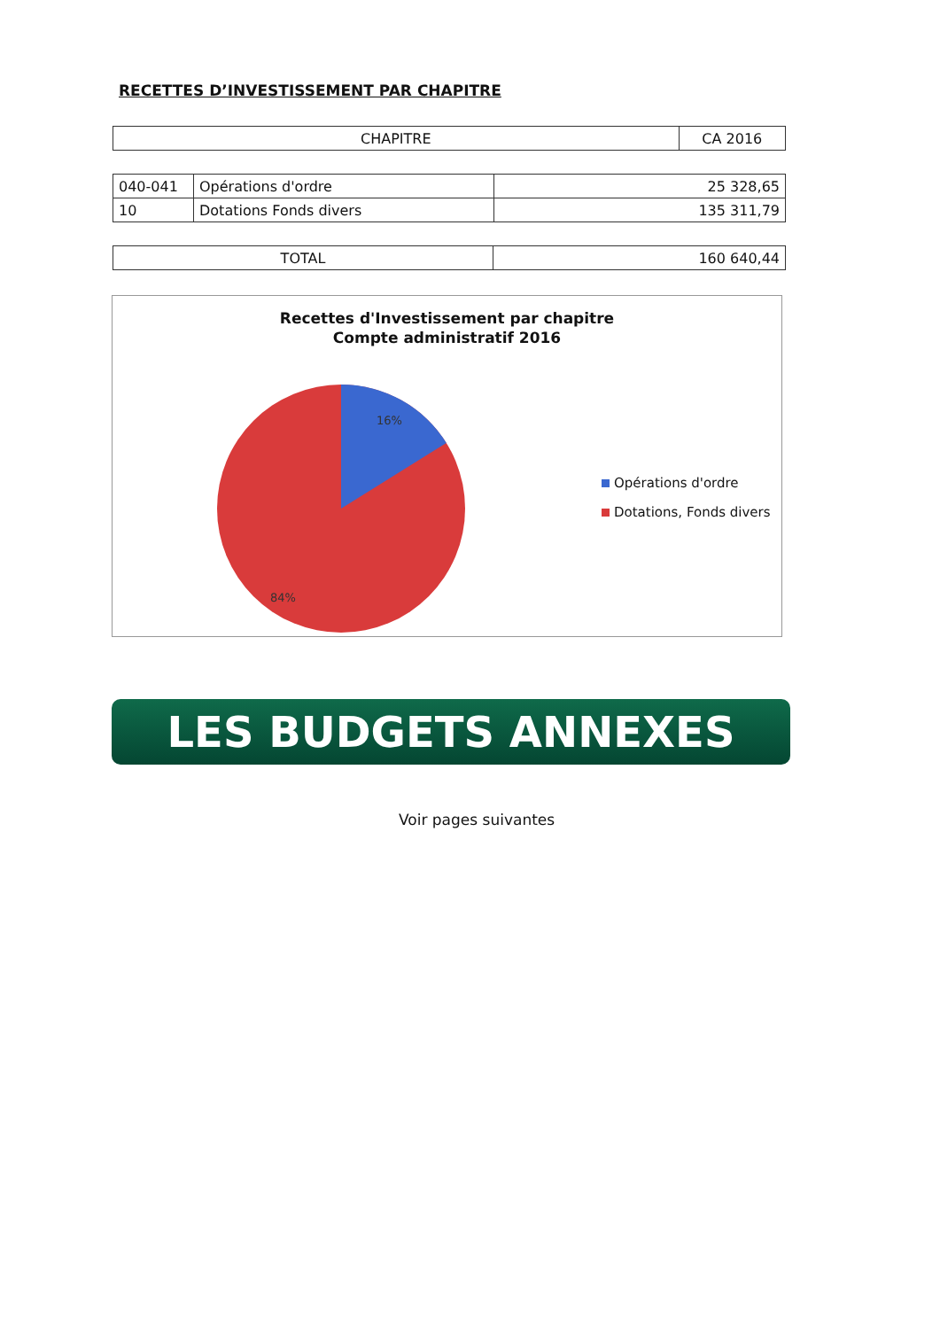RECETTES D’INVESTISSEMENT PAR CHAPITRE
| CHAPITRE | CA 2016 |
| --- | --- |
| 040-041 | Opérations d'ordre | 25 328,65 |
| 10 | Dotations Fonds divers | 135 311,79 |
| TOTAL | 160 640,44 |
Recettes d'Investissement par chapitre
Compte administratif 2016
16%
84%
Opérations d'ordre
Dotations, Fonds divers
LES BUDGETS ANNEXES
Voir pages suivantes